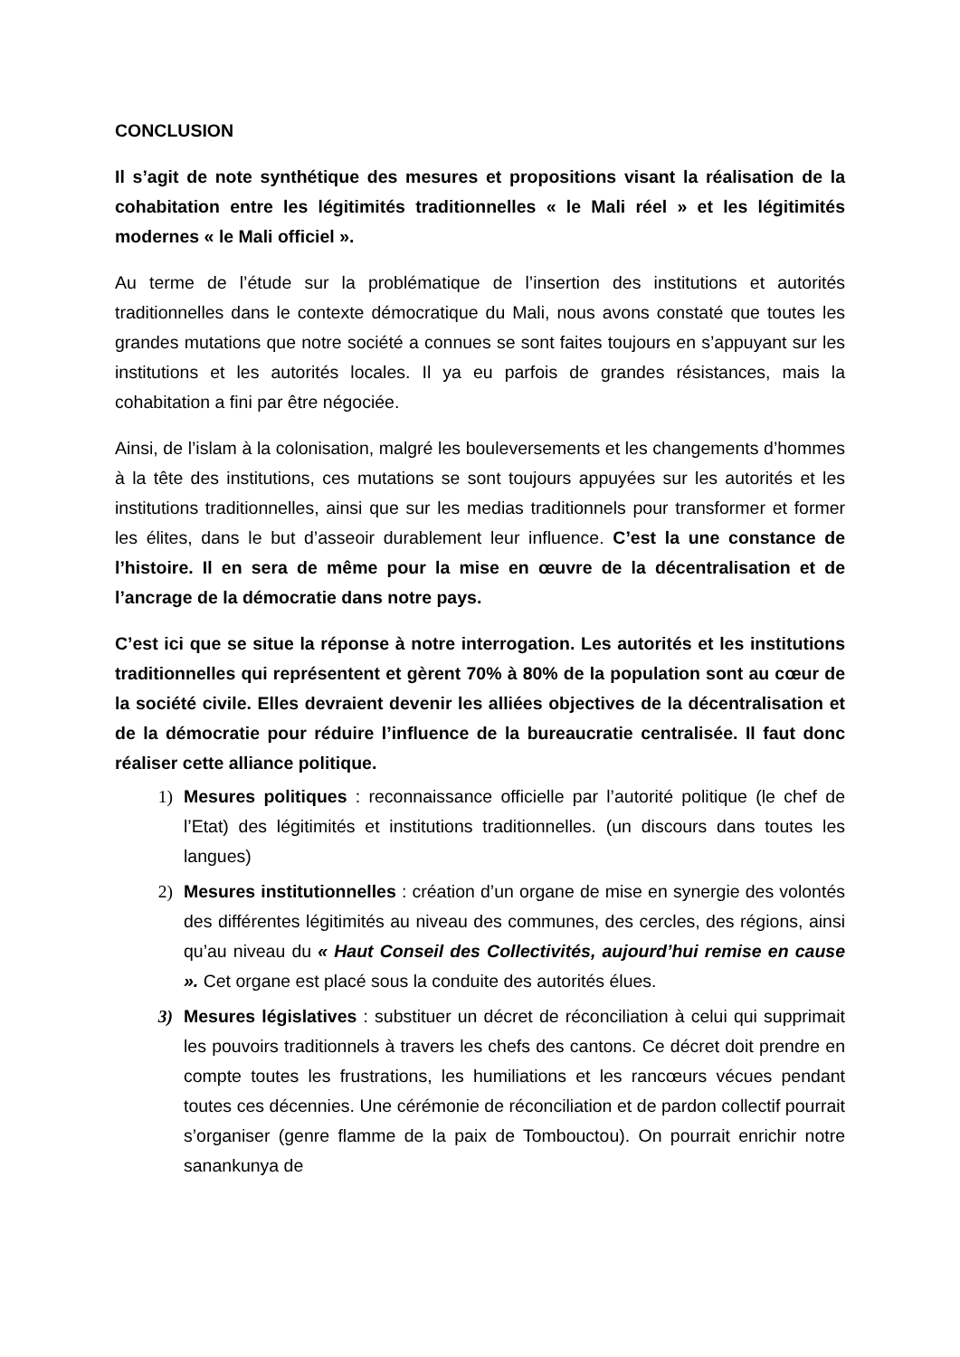CONCLUSION
Il s’agit de note synthétique des mesures et propositions visant la réalisation de la cohabitation entre les légitimités traditionnelles « le Mali réel » et les légitimités modernes « le Mali officiel ».
Au terme de l’étude sur la problématique de l’insertion des institutions et autorités traditionnelles dans le contexte démocratique du Mali, nous avons constaté que toutes les grandes mutations que notre société a connues se sont faites toujours en s’appuyant sur les institutions et les autorités locales. Il ya eu parfois de grandes résistances, mais la cohabitation a fini par être négociée.
Ainsi, de l’islam à la colonisation, malgré les bouleversements et les changements d’hommes à la tête des institutions, ces mutations se sont toujours appuyées sur les autorités et les institutions traditionnelles, ainsi que sur les medias traditionnels pour transformer et former les élites, dans le but d’asseoir durablement leur influence. C’est la une constance de l’histoire. Il en sera de même pour la mise en œuvre de la décentralisation et de l’ancrage de la démocratie dans notre pays.
C’est ici que se situe la réponse à notre interrogation. Les autorités et les institutions traditionnelles qui représentent et gèrent 70% à 80% de la population sont au cœur de la société civile. Elles devraient devenir les alliées objectives de la décentralisation et de la démocratie pour réduire l’influence de la bureaucratie centralisée. Il faut donc réaliser cette alliance politique.
1) Mesures politiques : reconnaissance officielle par l’autorité politique (le chef de l’Etat) des légitimités et institutions traditionnelles. (un discours dans toutes les langues)
2) Mesures institutionnelles : création d’un organe de mise en synergie des volontés des différentes légitimités au niveau des communes, des cercles, des régions, ainsi qu’au niveau du « Haut Conseil des Collectivités, aujourd’hui remise en cause ». Cet organe est placé sous la conduite des autorités élues.
3) Mesures législatives : substituer un décret de réconciliation à celui qui supprimait les pouvoirs traditionnels à travers les chefs des cantons. Ce décret doit prendre en compte toutes les frustrations, les humiliations et les rancœurs vécues pendant toutes ces décennies. Une cérémonie de réconciliation et de pardon collectif pourrait s’organiser (genre flamme de la paix de Tombouctou). On pourrait enrichir notre sanankunya de